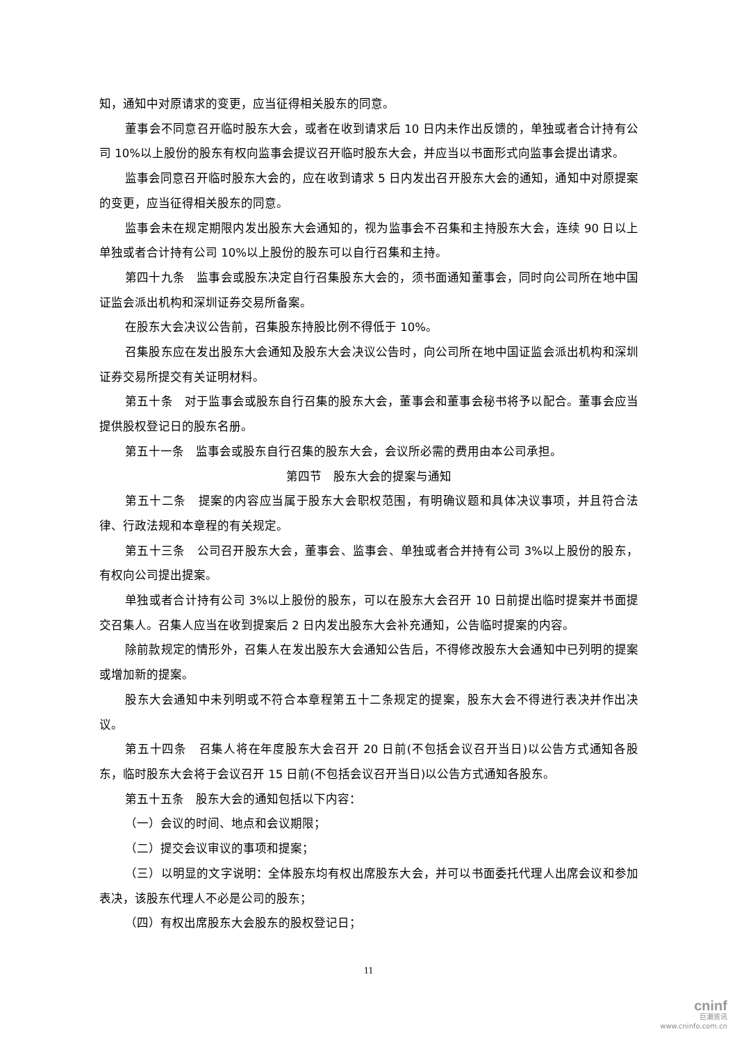知，通知中对原请求的变更，应当征得相关股东的同意。
董事会不同意召开临时股东大会，或者在收到请求后 10 日内未作出反馈的，单独或者合计持有公司 10%以上股份的股东有权向监事会提议召开临时股东大会，并应当以书面形式向监事会提出请求。
监事会同意召开临时股东大会的，应在收到请求 5 日内发出召开股东大会的通知，通知中对原提案的变更，应当征得相关股东的同意。
监事会未在规定期限内发出股东大会通知的，视为监事会不召集和主持股东大会，连续 90 日以上单独或者合计持有公司 10%以上股份的股东可以自行召集和主持。
第四十九条　监事会或股东决定自行召集股东大会的，须书面通知董事会，同时向公司所在地中国证监会派出机构和深圳证券交易所备案。
在股东大会决议公告前，召集股东持股比例不得低于 10%。
召集股东应在发出股东大会通知及股东大会决议公告时，向公司所在地中国证监会派出机构和深圳证券交易所提交有关证明材料。
第五十条　对于监事会或股东自行召集的股东大会，董事会和董事会秘书将予以配合。董事会应当提供股权登记日的股东名册。
第五十一条　监事会或股东自行召集的股东大会，会议所必需的费用由本公司承担。
第四节　股东大会的提案与通知
第五十二条　提案的内容应当属于股东大会职权范围，有明确议题和具体决议事项，并且符合法律、行政法规和本章程的有关规定。
第五十三条　公司召开股东大会，董事会、监事会、单独或者合并持有公司 3%以上股份的股东，有权向公司提出提案。
单独或者合计持有公司 3%以上股份的股东，可以在股东大会召开 10 日前提出临时提案并书面提交召集人。召集人应当在收到提案后 2 日内发出股东大会补充通知，公告临时提案的内容。
除前款规定的情形外，召集人在发出股东大会通知公告后，不得修改股东大会通知中已列明的提案或增加新的提案。
股东大会通知中未列明或不符合本章程第五十二条规定的提案，股东大会不得进行表决并作出决议。
第五十四条　召集人将在年度股东大会召开 20 日前(不包括会议召开当日)以公告方式通知各股东，临时股东大会将于会议召开 15 日前(不包括会议召开当日)以公告方式通知各股东。
第五十五条　股东大会的通知包括以下内容：
（一）会议的时间、地点和会议期限；
（二）提交会议审议的事项和提案；
（三）以明显的文字说明：全体股东均有权出席股东大会，并可以书面委托代理人出席会议和参加表决，该股东代理人不必是公司的股东；
（四）有权出席股东大会股东的股权登记日；
11
cninf
巨潮资讯
www.cninfo.com.cn